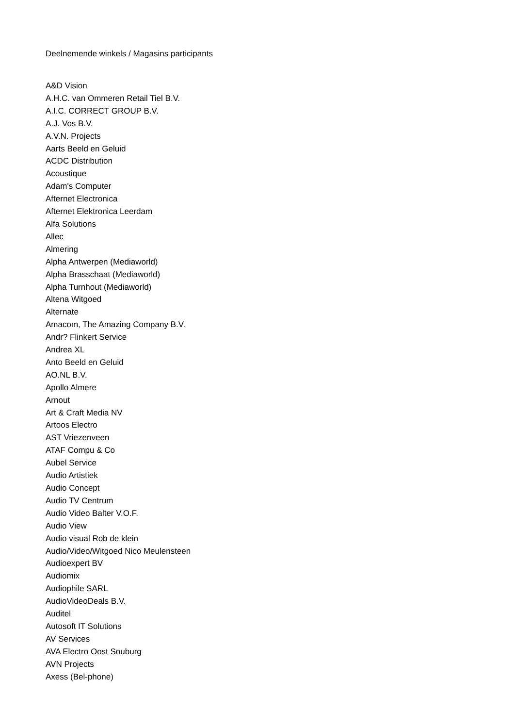Deelnemende winkels / Magasins participants
A&D Vision
A.H.C. van Ommeren Retail Tiel B.V.
A.I.C. CORRECT GROUP B.V.
A.J. Vos B.V.
A.V.N. Projects
Aarts Beeld en Geluid
ACDC Distribution
Acoustique
Adam's Computer
Afternet Electronica
Afternet Elektronica Leerdam
Alfa Solutions
Allec
Almering
Alpha Antwerpen (Mediaworld)
Alpha Brasschaat (Mediaworld)
Alpha Turnhout (Mediaworld)
Altena Witgoed
Alternate
Amacom, The Amazing Company B.V.
Andr? Flinkert Service
Andrea XL
Anto Beeld en Geluid
AO.NL B.V.
Apollo Almere
Arnout
Art & Craft Media NV
Artoos Electro
AST Vriezenveen
ATAF Compu & Co
Aubel Service
Audio Artistiek
Audio Concept
Audio TV Centrum
Audio Video Balter V.O.F.
Audio View
Audio visual Rob de klein
Audio/Video/Witgoed Nico Meulensteen
Audioexpert BV
Audiomix
Audiophile SARL
AudioVideoDeals B.V.
Auditel
Autosoft IT Solutions
AV Services
AVA Electro Oost Souburg
AVN Projects
Axess (Bel-phone)